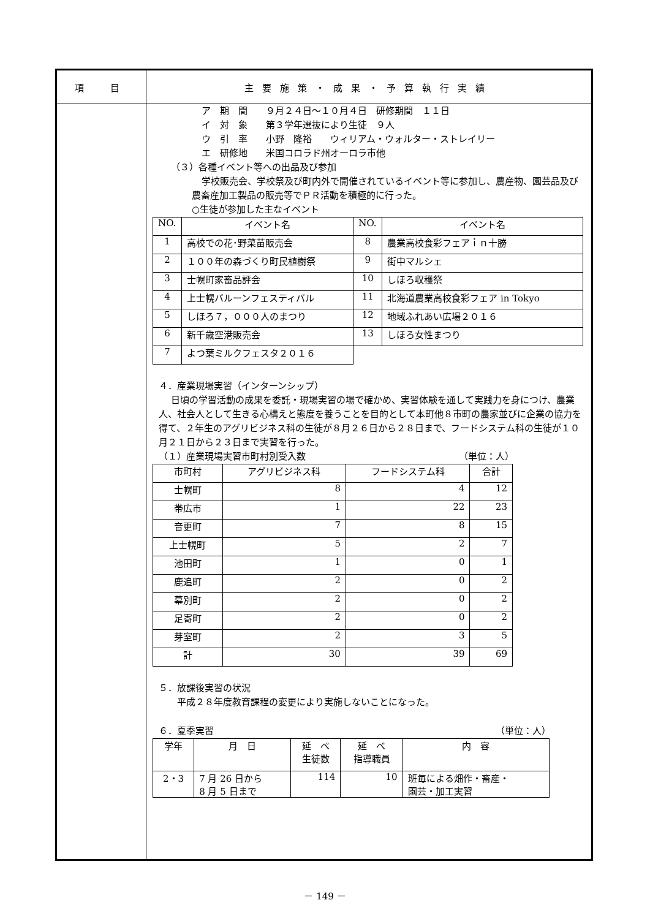| 項 目 | 主要施策・成果・予算執行実績 |
| | ア 期 間 ９月２４日～１０月４日 研修期間 １１日 イ 対 象 第３学年選抜により生徒 ９人 ウ 引 率 小野 隆裕 ウィリアム・ウォルター・ストレイリー エ 研修地 米国コロラド州オーロラ市他 （３）各種イベント等への出品及び参加 学校販売会、学校祭及び町内外で開催されているイベント等に参加し、農産物、園芸品及び農畜産加工製品の販売等でＰＲ活動を積極的に行った。 ○生徒が参加した主なイベント / NO. / イベント名 / NO. / イベント名 / / 1 / 高校での花･野菜苗販売会 / 8 / 農業高校食彩フェアｉｎ十勝 / / 2 / １００年の森づくり町民植樹祭 / 9 / 街中マルシェ / / 3 / 士幌町家畜品評会 / 10 / しほろ収穫祭 / / 4 / 上士幌バルーンフェスティバル / 11 / 北海道農業高校食彩フェア in Tokyo / / 5 / しほろ７，０００人のまつり / 12 / 地域ふれあい広場２０１６ / / 6 / 新千歳空港販売会 / 13 / しほろ女性まつり / / 7 / よつ葉ミルクフェスタ２０１６ / / / ４．産業現場実習（インターンシップ） 日頃の学習活動の成果を委託・現場実習の場で確かめ、実習体験を通して実践力を身につけ、農業人、社会人として生きる心構えと態度を養うことを目的として本町他８市町の農家並びに企業の協力を得て、２年生のアグリビジネス科の生徒が８月２６日から２８日まで、フードシステム科の生徒が１０月２１日から２３日まで実習を行った。 （１）産業現場実習市町村別受入数 （単位：人） / 市町村 / アグリビジネス科 / フードシステム科 / 合計 / / 士幌町 / 8 / 4 / 12 / / 帯広市 / 1 / 22 / 23 / / 音更町 / 7 / 8 / 15 / / 上士幌町 / 5 / 2 / 7 / / 池田町 / 1 / 0 / 1 / / 鹿追町 / 2 / 0 / 2 / / 幕別町 / 2 / 0 / 2 / / 足寄町 / 2 / 0 / 2 / / 芽室町 / 2 / 3 / 5 / / 計 / 30 / 39 / 69 / ５．放課後実習の状況 平成２８年度教育課程の変更により実施しないことになった。 ６．夏季実習 （単位：人） / 学年 / 月 日 / 延 べ 生徒数 / 延 べ 指導職員 / 内 容 / / 2・3 / 7 月 26 日から 8 月 5 日まで / 114 / 10 / 班毎による畑作・畜産・ 園芸・加工実習 / |
－ 149 －